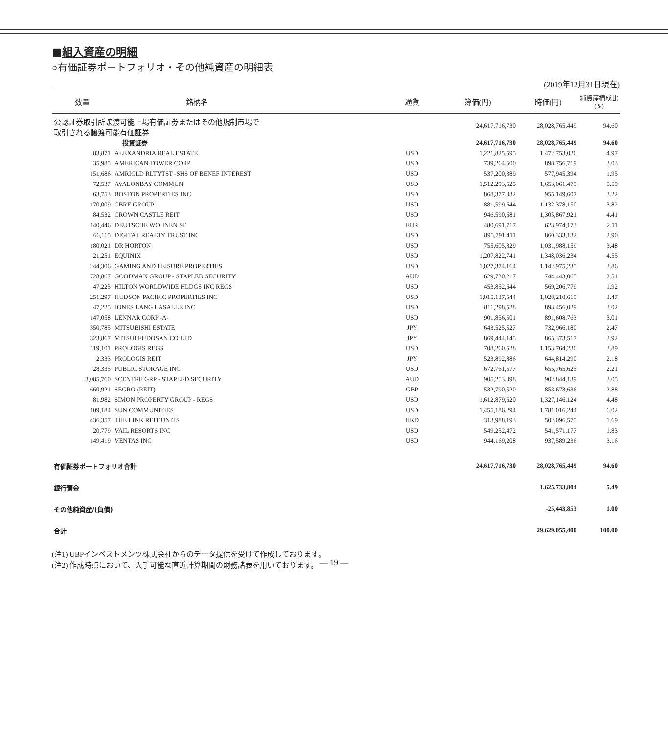■組入資産の明細
○有価証券ポートフォリオ・その他純資産の明細表
(2019年12月31日現在)
| 数量 | 銘柄名 | 通貨 | 簿価(円) | 時価(円) | 純資産構成比 (%) |
| --- | --- | --- | --- | --- | --- |
| 公認証券取引所譲渡可能上場有価証券またはその他規制市場で 取引される譲渡可能有価証券 | | | 24,617,716,730 | 28,028,765,449 | 94.60 |
| | 投資証券 | | 24,617,716,730 | 28,028,765,449 | 94.60 |
| 83,871 | ALEXANDRIA REAL ESTATE | USD | 1,221,825,595 | 1,472,753,026 | 4.97 |
| 35,985 | AMERICAN TOWER CORP | USD | 739,264,500 | 898,756,719 | 3.03 |
| 151,686 | AMRICLD RLTYTST -SHS OF BENEF INTEREST | USD | 537,200,389 | 577,945,394 | 1.95 |
| 72,537 | AVALONBAY COMMUN | USD | 1,512,293,525 | 1,653,061,475 | 5.59 |
| 63,753 | BOSTON PROPERTIES INC | USD | 868,377,032 | 955,149,607 | 3.22 |
| 170,009 | CBRE GROUP | USD | 881,599,644 | 1,132,378,150 | 3.82 |
| 84,532 | CROWN CASTLE REIT | USD | 946,590,681 | 1,305,867,921 | 4.41 |
| 140,446 | DEUTSCHE WOHNEN SE | EUR | 480,691,717 | 623,974,173 | 2.11 |
| 66,115 | DIGITAL REALTY TRUST INC | USD | 895,791,411 | 860,333,132 | 2.90 |
| 180,021 | DR HORTON | USD | 755,605,829 | 1,031,988,159 | 3.48 |
| 21,251 | EQUINIX | USD | 1,207,822,741 | 1,348,036,234 | 4.55 |
| 244,306 | GAMING AND LEISURE PROPERTIES | USD | 1,027,374,164 | 1,142,975,235 | 3.86 |
| 728,867 | GOODMAN GROUP - STAPLED SECURITY | AUD | 629,730,217 | 744,443,065 | 2.51 |
| 47,225 | HILTON WORLDWIDE HLDGS INC REGS | USD | 453,852,644 | 569,206,779 | 1.92 |
| 251,297 | HUDSON PACIFIC PROPERTIES INC | USD | 1,015,137,544 | 1,028,210,615 | 3.47 |
| 47,225 | JONES LANG LASALLE INC | USD | 811,298,528 | 893,456,029 | 3.02 |
| 147,058 | LENNAR CORP -A- | USD | 901,856,501 | 891,608,763 | 3.01 |
| 350,785 | MITSUBISHI ESTATE | JPY | 643,525,527 | 732,966,180 | 2.47 |
| 323,867 | MITSUI FUDOSAN CO LTD | JPY | 869,444,145 | 865,373,517 | 2.92 |
| 119,101 | PROLOGIS REGS | USD | 708,260,528 | 1,153,764,230 | 3.89 |
| 2,333 | PROLOGIS REIT | JPY | 523,892,886 | 644,814,290 | 2.18 |
| 28,335 | PUBLIC STORAGE INC | USD | 672,761,577 | 655,765,625 | 2.21 |
| 3,085,760 | SCENTRE GRP - STAPLED SECURITY | AUD | 905,253,098 | 902,844,139 | 3.05 |
| 660,921 | SEGRO (REIT) | GBP | 532,790,520 | 853,673,636 | 2.88 |
| 81,982 | SIMON PROPERTY GROUP - REGS | USD | 1,612,879,620 | 1,327,146,124 | 4.48 |
| 109,184 | SUN COMMUNITIES | USD | 1,455,186,294 | 1,781,016,244 | 6.02 |
| 436,357 | THE LINK REIT UNITS | HKD | 313,988,193 | 502,096,575 | 1.69 |
| 20,779 | VAIL RESORTS INC | USD | 549,252,472 | 541,571,177 | 1.83 |
| 149,419 | VENTAS INC | USD | 944,169,208 | 937,589,236 | 3.16 |
| 有価証券ポートフォリオ合計 | | | 24,617,716,730 | 28,028,765,449 | 94.60 |
| 銀行預金 | | | | 1,625,733,804 | 5.49 |
| その他純資産/(負債) | | | | -25,443,853 | 1.00 |
| 合計 | | | | 29,629,055,400 | 100.00 |
(注1) UBPインベストメンツ株式会社からのデータ提供を受けて作成しております。
(注2) 作成時点において、入手可能な直近計算期間の財務諸表を用いております。
― 19 ―